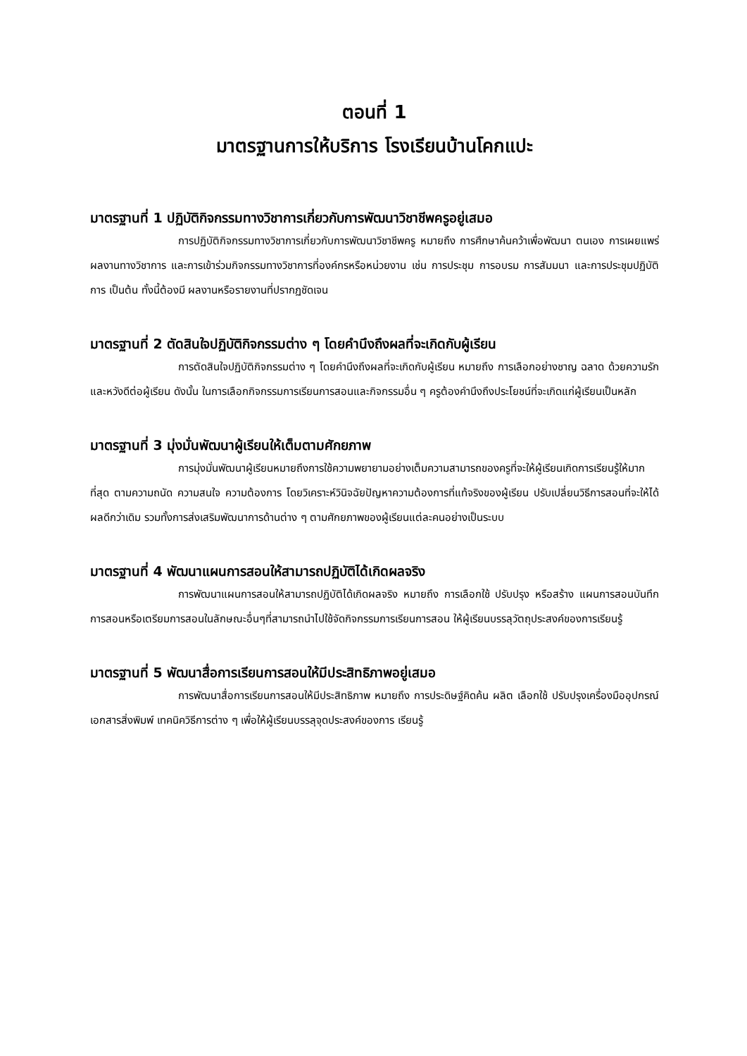ตอนที่ 1
มาตรฐานการให้บริการ โรงเรียนบ้านโคกแปะ
มาตรฐานที่ 1 ปฏิบัติกิจกรรมทางวิชาการเกี่ยวกับการพัฒนาวิชาชีพครูอยู่เสมอ
การปฏิบัติกิจกรรมทางวิชาการเกี่ยวกับการพัฒนาวิชาชีพครู หมายถึง การศึกษาค้นคว้าเพื่อพัฒนา ตนเอง การเผยแพร่ผลงานทางวิชาการ และการเข้าร่วมกิจกรรมทางวิชาการที่องค์กรหรือหน่วยงาน เช่น การประชุม การอบรม การสัมมนา และการประชุมปฏิบัติการ เป็นต้น ทั้งนี้ต้องมี ผลงานหรือรายงานที่ปรากฏชัดเจน
มาตรฐานที่ 2 ตัดสินใจปฏิบัติกิจกรรมต่าง ๆ โดยคำนึงถึงผลที่จะเกิดกับผู้เรียน
การตัดสินใจปฏิบัติกิจกรรมต่าง ๆ โดยคำนึงถึงผลที่จะเกิดกับผู้เรียน หมายถึง การเลือกอย่างชาญ ฉลาด ด้วยความรัก และหวังดีต่อผู้เรียน ดังนั้น ในการเลือกกิจกรรมการเรียนการสอนและกิจกรรมอื่น ๆ ครูต้องคำนึงถึงประโยชน์ที่จะเกิดแก่ผู้เรียนเป็นหลัก
มาตรฐานที่ 3 มุ่งมั่นพัฒนาผู้เรียนให้เต็มตามศักยภาพ
การมุ่งมั่นพัฒนาผู้เรียนหมายถึงการใช้ความพยายามอย่างเต็มความสามารถของครูที่จะให้ผู้เรียนเกิดการเรียนรู้ให้มากที่สุด ตามความถนัด ความสนใจ ความต้องการ โดยวิเคราะห์วินิจฉัยปัญหาความต้องการที่แท้จริงของผู้เรียน ปรับเปลี่ยนวิธีการสอนที่จะให้ได้ผลดีกว่าเดิม รวมทั้งการส่งเสริมพัฒนาการด้านต่าง ๆ ตามศักยภาพของผู้เรียนแต่ละคนอย่างเป็นระบบ
มาตรฐานที่ 4 พัฒนาแผนการสอนให้สามารถปฏิบัติได้เกิดผลจริง
การพัฒนาแผนการสอนให้สามารถปฏิบัติได้เกิดผลจริง หมายถึง การเลือกใช้ ปรับปรุง หรือสร้าง แผนการสอนบันทึกการสอนหรือเตรียมการสอนในลักษณะอื่นๆที่สามารถนำไปใช้จัดกิจกรรมการเรียนการสอน ให้ผู้เรียนบรรลุวัตถุประสงค์ของการเรียนรู้
มาตรฐานที่ 5 พัฒนาสื่อการเรียนการสอนให้มีประสิทธิภาพอยู่เสมอ
การพัฒนาสื่อการเรียนการสอนให้มีประสิทธิภาพ หมายถึง การประดิษฐ์คิดค้น ผลิต เลือกใช้ ปรับปรุงเครื่องมืออุปกรณ์ เอกสารสิ่งพิมพ์ เทคนิควิธีการต่าง ๆ เพื่อให้ผู้เรียนบรรลุจุดประสงค์ของการ เรียนรู้